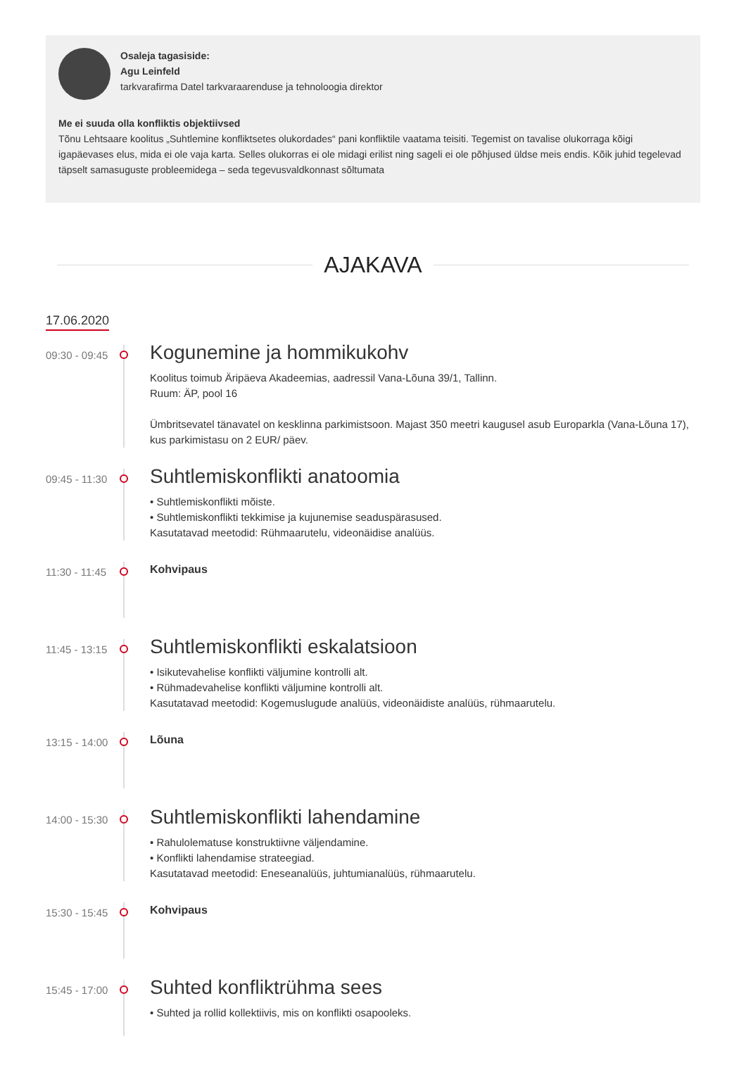Osaleja tagasiside:
Agu Leinfeld
tarkvarafirma Datel tarkvaraarenduse ja tehnoloogia direktor
Me ei suuda olla konfliktis objektiivsed
Tõnu Lehtsaare koolitus „Suhtlemine konfliktsetes olukordades“ pani konfliktile vaatama teisiti. Tegemist on tavalise olukorraga kõigi igapäevases elus, mida ei ole vaja karta. Selles olukorras ei ole midagi erilist ning sageli ei ole põhjused üldse meis endis. Kõik juhid tegelevad täpselt samasuguste probleemidega – seda tegevusvaldkonnast sõltumata
AJAKAVA
17.06.2020
09:30 - 09:45
Kogunemine ja hommikukohv
Koolitus toimub Äripäeva Akadeemias, aadressil Vana-Lõuna 39/1, Tallinn.
Ruum: ÄP, pool 16
Ümbritsevatel tänavatel on kesklinna parkimistsoon. Majast 350 meetri kaugusel asub Europarkla (Vana-Lõuna 17), kus parkimistasu on 2 EUR/ päev.
09:45 - 11:30
Suhtlemiskonflikti anatoomia
• Suhtlemiskonflikti mõiste.
• Suhtlemiskonflikti tekkimise ja kujunemise seaduspärasused.
Kasutatavad meetodid: Rühmaarutelu, videonäidise analüüs.
11:30 - 11:45
Kohvipaus
11:45 - 13:15
Suhtlemiskonflikti eskalatsioon
• Isikutevahelise konflikti väljumine kontrolli alt.
• Rühmadevahelise konflikti väljumine kontrolli alt.
Kasutatavad meetodid: Kogemuslugude analüüs, videonäidiste analüüs, rühmaarutelu.
13:15 - 14:00
Lõuna
14:00 - 15:30
Suhtlemiskonflikti lahendamine
• Rahulolematuse konstruktiivne väljendamine.
• Konflikti lahendamise strateegiad.
Kasutatavad meetodid: Eneseanalüüs, juhtumianalüüs, rühmaarutelu.
15:30 - 15:45
Kohvipaus
15:45 - 17:00
Suhted konfliktrühma sees
• Suhted ja rollid kollektiivis, mis on konflikti osapooleks.